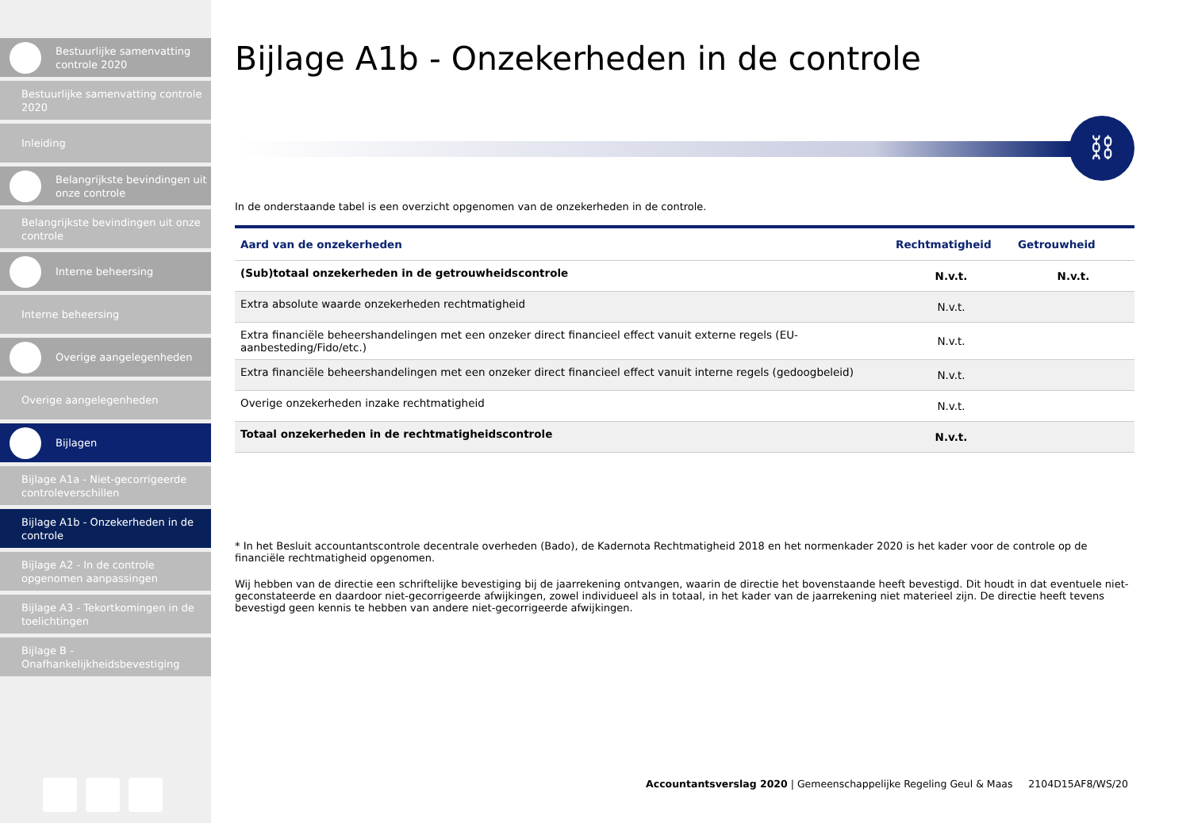Bestuurlijke samenvatting controle 2020
Bestuurlijke samenvatting controle 2020
Inleiding
Belangrijkste bevindingen uit onze controle
Belangrijkste bevindingen uit onze controle
Interne beheersing
Interne beheersing
Overige aangelegenheden
Overige aangelegenheden
Bijlagen
Bijlage A1a - Niet-gecorrigeerde controleverschillen
Bijlage A1b - Onzekerheden in de controle
Bijlage A2 - In de controle opgenomen aanpassingen
Bijlage A3 - Tekortkomingen in de toelichtingen
Bijlage B - Onafhankelijkheidsbevestiging
Bijlage A1b - Onzekerheden in de controle
⛓
In de onderstaande tabel is een overzicht opgenomen van de onzekerheden in de controle.
| Aard van de onzekerheden | Rechtmatigheid | Getrouwheid |
| --- | --- | --- |
| (Sub)totaal onzekerheden in de getrouwheidscontrole | N.v.t. | N.v.t. |
| Extra absolute waarde onzekerheden rechtmatigheid | N.v.t. | |
| Extra financiële beheershandelingen met een onzeker direct financieel effect vanuit externe regels (EU-aanbesteding/Fido/etc.) | N.v.t. | |
| Extra financiële beheershandelingen met een onzeker direct financieel effect vanuit interne regels (gedoogbeleid) | N.v.t. | |
| Overige onzekerheden inzake rechtmatigheid | N.v.t. | |
| Totaal onzekerheden in de rechtmatigheidscontrole | N.v.t. | |
* In het Besluit accountantscontrole decentrale overheden (Bado), de Kadernota Rechtmatigheid 2018 en het normenkader 2020 is het kader voor de controle op de financiële rechtmatigheid opgenomen.
Wij hebben van de directie een schriftelijke bevestiging bij de jaarrekening ontvangen, waarin de directie het bovenstaande heeft bevestigd. Dit houdt in dat eventuele niet-geconstateerde en daardoor niet-gecorrigeerde afwijkingen, zowel individueel als in totaal, in het kader van de jaarrekening niet materieel zijn. De directie heeft tevens bevestigd geen kennis te hebben van andere niet-gecorrigeerde afwijkingen.
Accountantsverslag 2020 | Gemeenschappelijke Regeling Geul & Maas 2104D15AF8/WS/20